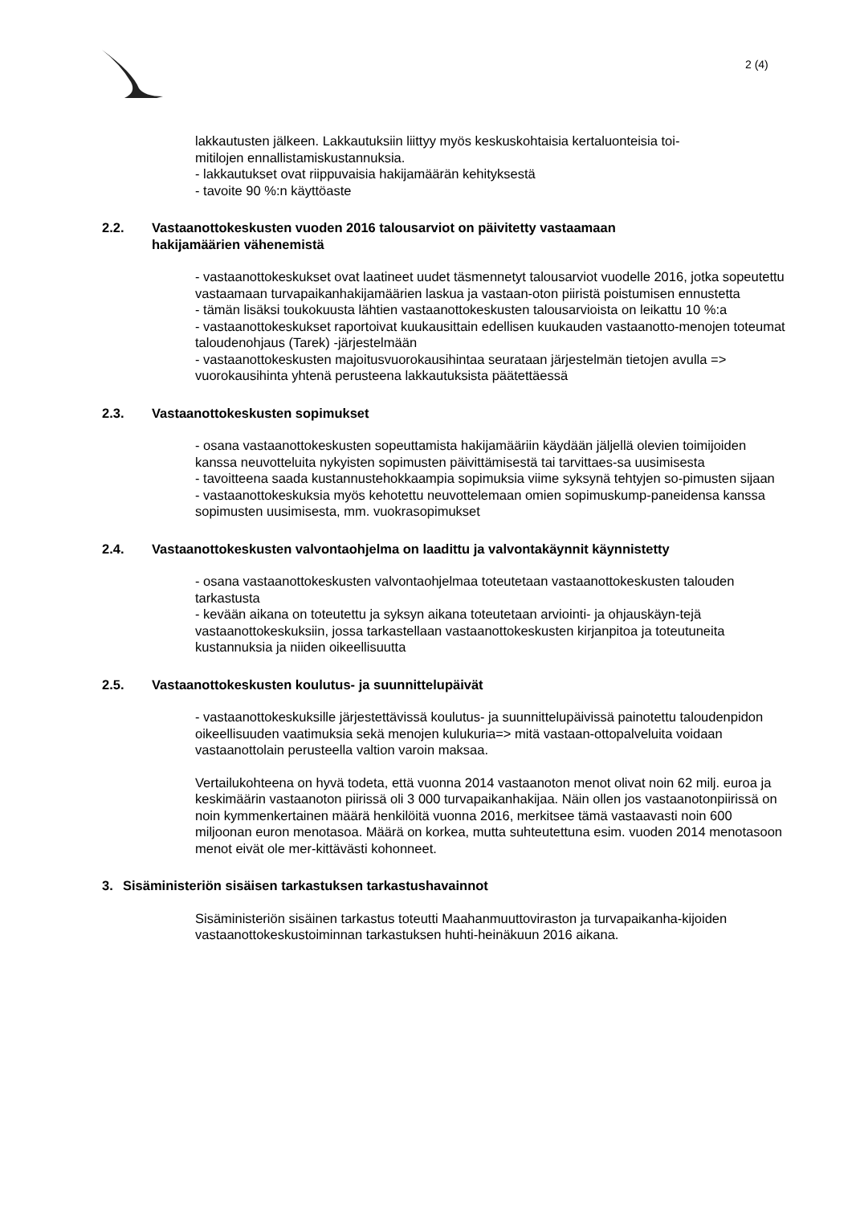2 (4)
lakkautusten jälkeen. Lakkautuksiin liittyy myös keskuskohtaisia kertaluonteisia toi-
mitilojen ennallistamiskustannuksia.
- lakkautukset ovat riippuvaisia hakijamäärän kehityksestä
- tavoite 90 %:n käyttöaste
2.2. Vastaanottokeskusten vuoden 2016 talousarviot on päivitetty vastaamaan
hakijamäärien vähenemistä
- vastaanottokeskukset ovat laatineet uudet täsmennetyt talousarviot vuodelle 2016, jotka sopeutettu vastaamaan turvapaikanhakijamäärien laskua ja vastaan-oton piiristä poistumisen ennustetta
- tämän lisäksi toukokuusta lähtien vastaanottokeskusten talousarvioista on leikattu 10 %:a
- vastaanottokeskukset raportoivat kuukausittain edellisen kuukauden vastaanotto-menojen toteumat taloudenohjaus (Tarek) -järjestelmään
- vastaanottokeskusten majoitusvuorokausihintaa seurataan järjestelmän tietojen avulla => vuorokausihinta yhtenä perusteena lakkautuksista päätettäessä
2.3. Vastaanottokeskusten sopimukset
- osana vastaanottokeskusten sopeuttamista hakijamääriin käydään jäljellä olevien toimijoiden kanssa neuvotteluita nykyisten sopimusten päivittämisestä tai tarvittaes-sa uusimisesta
- tavoitteena saada kustannustehokkaampia sopimuksia viime syksynä tehtyjen so-pimusten sijaan
- vastaanottokeskuksia myös kehotettu neuvottelemaan omien sopimuskump-paneidensa kanssa sopimusten uusimisesta, mm. vuokrasopimukset
2.4. Vastaanottokeskusten valvontaohjelma on laadittu ja valvontakäynnit käynnistetty
- osana vastaanottokeskusten valvontaohjelmaa toteutetaan vastaanottokeskusten talouden tarkastusta
- kevään aikana on toteutettu ja syksyn aikana toteutetaan arviointi- ja ohjauskäyn-tejä vastaanottokeskuksiin, jossa tarkastellaan vastaanottokeskusten kirjanpitoa ja toteutuneita kustannuksia ja niiden oikeellisuutta
2.5. Vastaanottokeskusten koulutus- ja suunnittelupäivät
- vastaanottokeskuksille järjestettävissä koulutus- ja suunnittelupäivissä painotettu taloudenpidon oikeellisuuden vaatimuksia sekä menojen kulukuria=> mitä vastaan-ottopalveluita voidaan vastaanottolain perusteella valtion varoin maksaa.
Vertailukohteena on hyvä todeta, että vuonna 2014 vastaanoton menot olivat noin 62 milj. euroa ja keskimäärin vastaanoton piirissä oli 3 000 turvapaikanhakijaa. Näin ollen jos vastaanotonpiirissä on noin kymmenkertainen määrä henkilöitä vuonna 2016, merkitsee tämä vastaavasti noin 600 miljoonan euron menotasoa. Määrä on korkea, mutta suhteutettuna esim. vuoden 2014 menotasoon menot eivät ole mer-kittävästi kohonneet.
3. Sisäministeriön sisäisen tarkastuksen tarkastushavainnot
Sisäministeriön sisäinen tarkastus toteutti Maahanmuuttoviraston ja turvapaikanha-kijoiden vastaanottokeskustoiminnan tarkastuksen huhti-heinäkuun 2016 aikana.